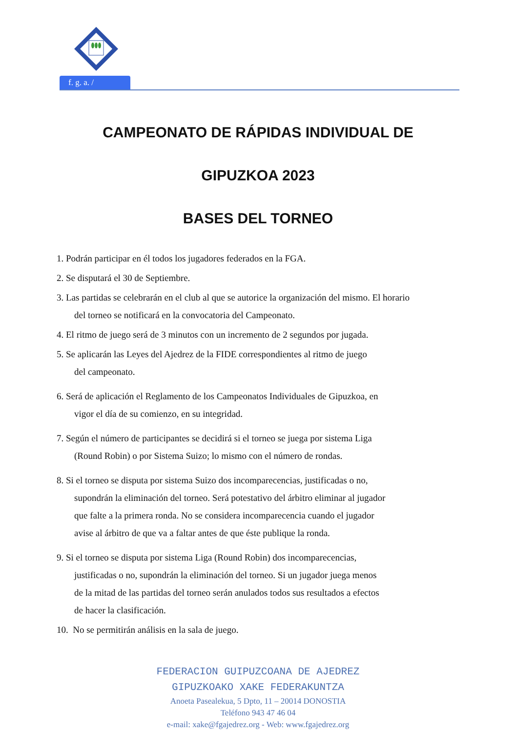f. g. a. /
CAMPEONATO DE RÁPIDAS INDIVIDUAL DE
GIPUZKOA 2023
BASES DEL TORNEO
1. Podrán participar en él todos los jugadores federados en la FGA.
2. Se disputará el 30 de Septiembre.
3. Las partidas se celebrarán en el club al que se autorice la organización del mismo. El horario
del torneo se notificará en la convocatoria del Campeonato.
4. El ritmo de juego será de 3 minutos con un incremento de 2 segundos por jugada.
5. Se aplicarán las Leyes del Ajedrez de la FIDE correspondientes al ritmo de juego
del campeonato.
6. Será de aplicación el Reglamento de los Campeonatos Individuales de Gipuzkoa, en
vigor el día de su comienzo, en su integridad.
7. Según el número de participantes se decidirá si el torneo se juega por sistema Liga
(Round Robin) o por Sistema Suizo; lo mismo con el número de rondas.
8. Si el torneo se disputa por sistema Suizo dos incomparecencias, justificadas o no,
supondrán la eliminación del torneo. Será potestativo del árbitro eliminar al jugador
que falte a la primera ronda. No se considera incomparecencia cuando el jugador
avise al árbitro de que va a faltar antes de que éste publique la ronda.
9. Si el torneo se disputa por sistema Liga (Round Robin) dos incomparecencias,
justificadas o no, supondrán la eliminación del torneo. Si un jugador juega menos
de la mitad de las partidas del torneo serán anulados todos sus resultados a efectos
de hacer la clasificación.
10. No se permitirán análisis en la sala de juego.
FEDERACION GUIPUZCOANA DE AJEDREZ
GIPUZKOAKO XAKE FEDERAKUNTZA
Anoeta Pasealekua, 5 Dpto, 11 – 20014 DONOSTIA
Teléfono 943 47 46 04
e-mail: xake@fgajedrez.org - Web: www.fgajedrez.org